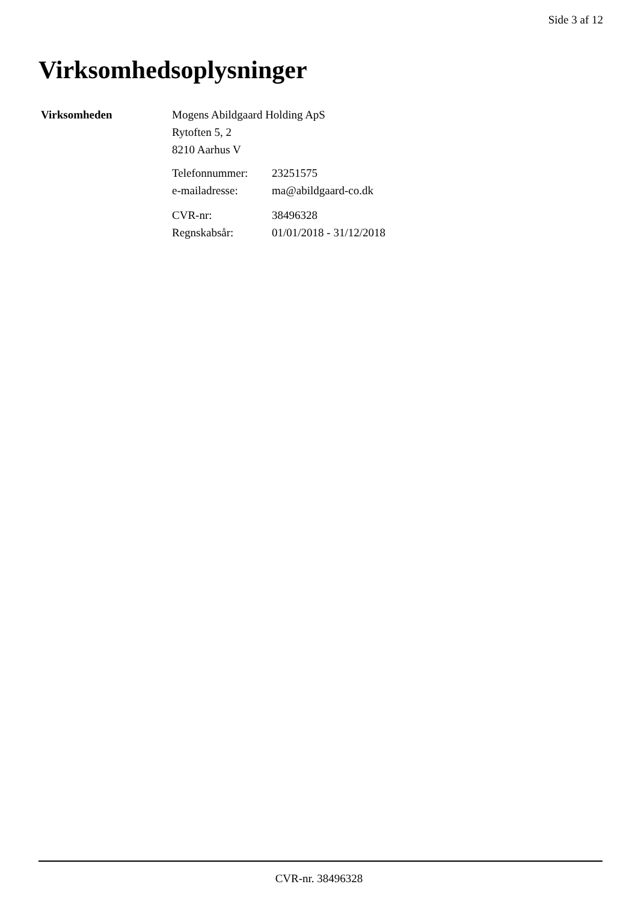Side 3 af 12
Virksomhedsoplysninger
| Virksomheden | Mogens Abildgaard Holding ApS Rytoften 5, 2 8210 Aarhus V / Telefonnummer: / 23251575 / / e-mailadresse: / ma@abildgaard-co.dk / / CVR-nr: / 38496328 / / Regnskabsår: / 01/01/2018 - 31/12/2018 / |
CVR-nr. 38496328